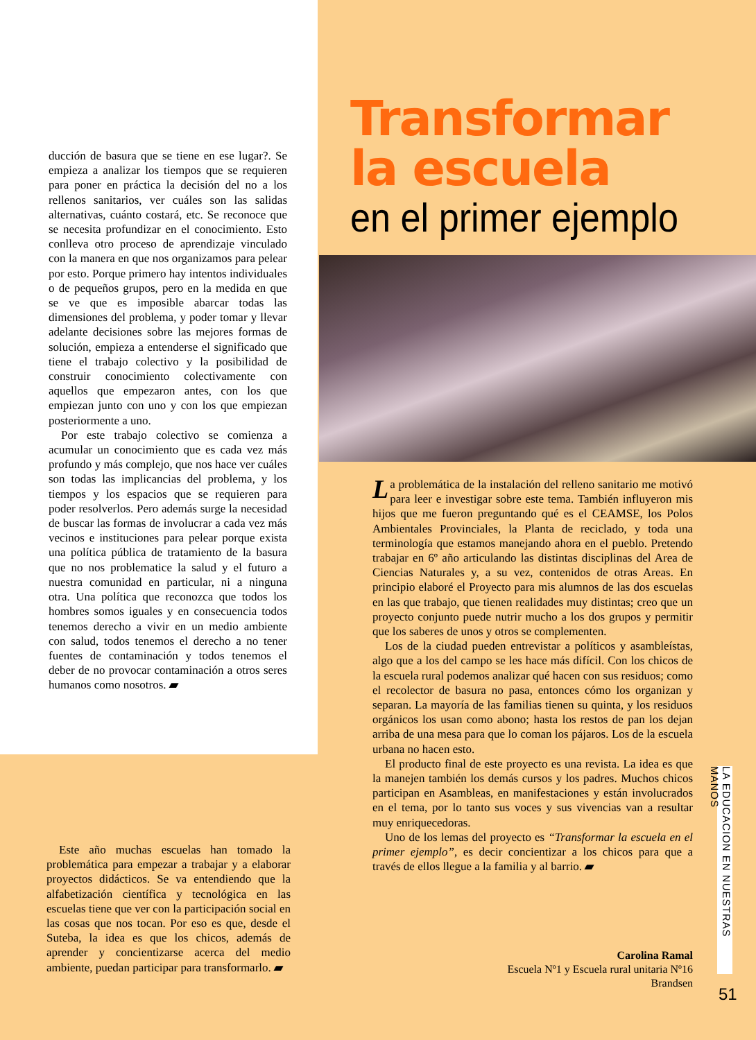ducción de basura que se tiene en ese lugar?. Se empieza a analizar los tiempos que se requieren para poner en práctica la decisión del no a los rellenos sanitarios, ver cuáles son las salidas alternativas, cuánto costará, etc. Se reconoce que se necesita profundizar en el conocimiento. Esto conlleva otro proceso de aprendizaje vinculado con la manera en que nos organizamos para pelear por esto. Porque primero hay intentos individuales o de pequeños grupos, pero en la medida en que se ve que es imposible abarcar todas las dimensiones del problema, y poder tomar y llevar adelante decisiones sobre las mejores formas de solución, empieza a entenderse el significado que tiene el trabajo colectivo y la posibilidad de construir conocimiento colectivamente con aquellos que empezaron antes, con los que empiezan junto con uno y con los que empiezan posteriormente a uno.
Por este trabajo colectivo se comienza a acumular un conocimiento que es cada vez más profundo y más complejo, que nos hace ver cuáles son todas las implicancias del problema, y los tiempos y los espacios que se requieren para poder resolverlos. Pero además surge la necesidad de buscar las formas de involucrar a cada vez más vecinos e instituciones para pelear porque exista una política pública de tratamiento de la basura que no nos problematice la salud y el futuro a nuestra comunidad en particular, ni a ninguna otra. Una política que reconozca que todos los hombres somos iguales y en consecuencia todos tenemos derecho a vivir en un medio ambiente con salud, todos tenemos el derecho a no tener fuentes de contaminación y todos tenemos el deber de no provocar contaminación a otros seres humanos como nosotros. ▰
Este año muchas escuelas han tomado la problemática para empezar a trabajar y a elaborar proyectos didácticos. Se va entendiendo que la alfabetización científica y tecnológica en las escuelas tiene que ver con la participación social en las cosas que nos tocan. Por eso es que, desde el Suteba, la idea es que los chicos, además de aprender y concientizarse acerca del medio ambiente, puedan participar para transformarlo. ▰
Transformar
la escuela
en el primer ejemplo
La problemática de la instalación del relleno sanitario me motivó para leer e investigar sobre este tema. También influyeron mis hijos que me fueron preguntando qué es el CEAMSE, los Polos Ambientales Provinciales, la Planta de reciclado, y toda una terminología que estamos manejando ahora en el pueblo. Pretendo trabajar en 6º año articulando las distintas disciplinas del Area de Ciencias Naturales y, a su vez, contenidos de otras Areas. En principio elaboré el Proyecto para mis alumnos de las dos escuelas en las que trabajo, que tienen realidades muy distintas; creo que un proyecto conjunto puede nutrir mucho a los dos grupos y permitir que los saberes de unos y otros se complementen.
Los de la ciudad pueden entrevistar a políticos y asambleístas, algo que a los del campo se les hace más difícil. Con los chicos de la escuela rural podemos analizar qué hacen con sus residuos; como el recolector de basura no pasa, entonces cómo los organizan y separan. La mayoría de las familias tienen su quinta, y los residuos orgánicos los usan como abono; hasta los restos de pan los dejan arriba de una mesa para que lo coman los pájaros. Los de la escuela urbana no hacen esto.
El producto final de este proyecto es una revista. La idea es que la manejen también los demás cursos y los padres. Muchos chicos participan en Asambleas, en manifestaciones y están involucrados en el tema, por lo tanto sus voces y sus vivencias van a resultar muy enriquecedoras.
Uno de los lemas del proyecto es “Transformar la escuela en el primer ejemplo”, es decir concientizar a los chicos para que a través de ellos llegue a la familia y al barrio. ▰
Carolina Ramal
Escuela Nº1 y Escuela rural unitaria Nº16
Brandsen
LA EDUCACION EN NUESTRAS MANOS
51